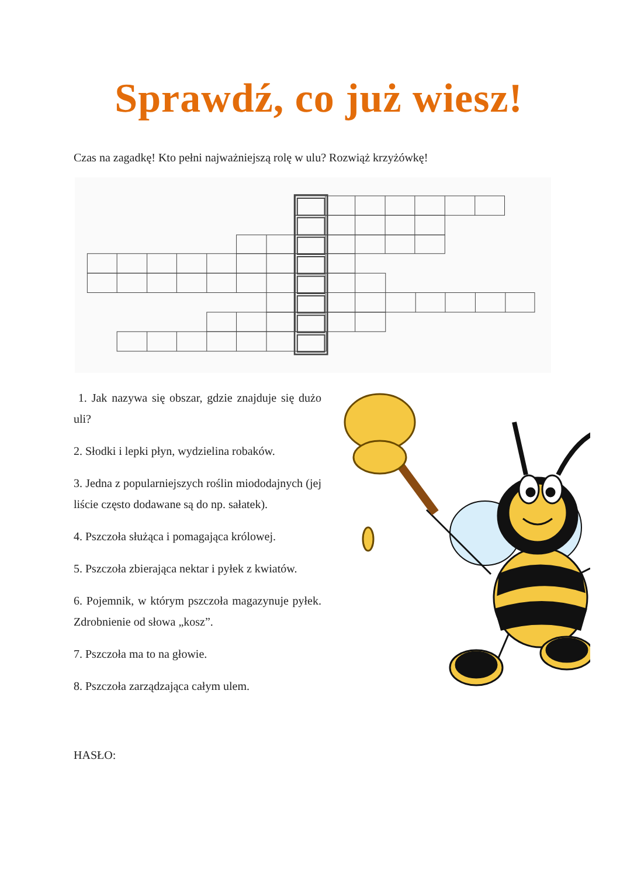Sprawdź, co już wiesz!
Czas na zagadkę! Kto pełni najważniejszą rolę w ulu? Rozwiąż krzyżówkę!
1. Jak nazywa się obszar, gdzie znajduje się dużo uli?
2. Słodki i lepki płyn, wydzielina robaków.
3. Jedna z popularniejszych roślin miododajnych (jej liście często dodawane są do np. sałatek).
4. Pszczoła służąca i pomagająca królowej.
5. Pszczoła zbierająca nektar i pyłek z kwiatów.
6. Pojemnik, w którym pszczoła magazynuje pyłek. Zdrobnienie od słowa „kosz”.
7. Pszczoła ma to na głowie.
8. Pszczoła zarządzająca całym ulem.
HASŁO: